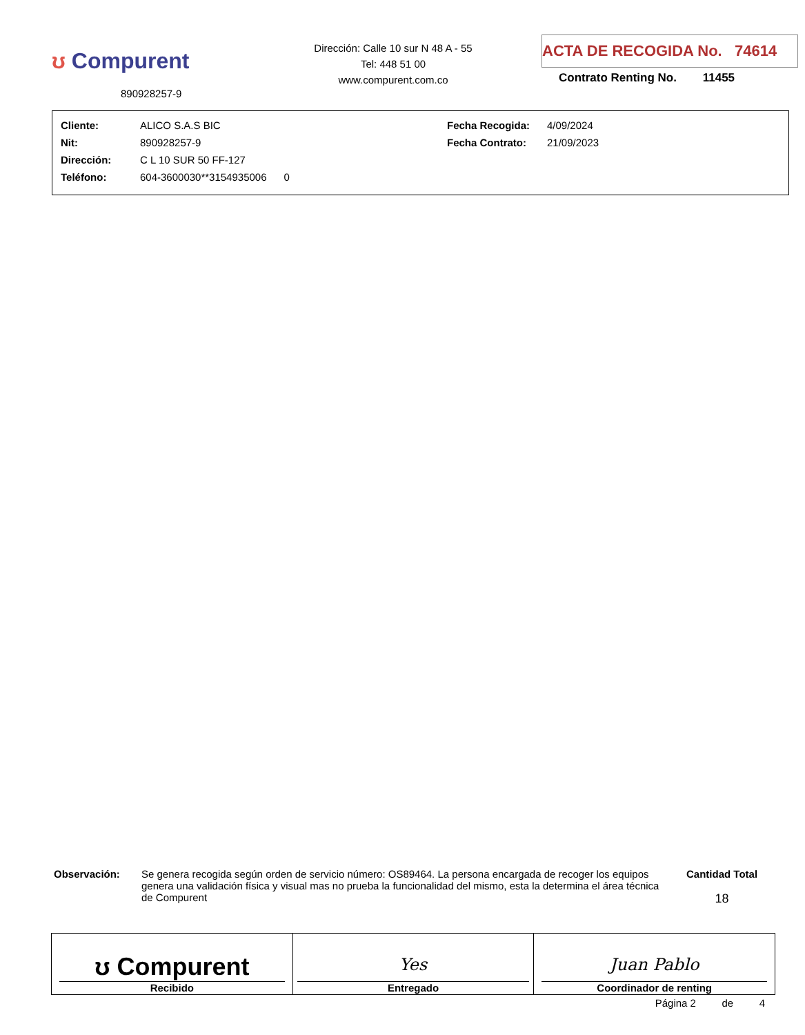ʊ Compurent
890928257-9
Dirección: Calle 10 sur N 48 A - 55
Tel: 448 51 00
www.compurent.com.co
ACTA DE RECOGIDA No. 74614
Contrato Renting No. 11455
| Cliente: | ALICO S.A.S BIC | Fecha Recogida: | 4/09/2024 |
| Nit: | 890928257-9 | Fecha Contrato: | 21/09/2023 |
| Dirección: | C L 10 SUR 50 FF-127 | | |
| Teléfono: | 604-3600030**3154935006 0 | | |
Observación: Se genera recogida según orden de servicio número: OS89464. La persona encargada de recoger los equipos genera una validación física y visual mas no prueba la funcionalidad del mismo, esta la determina el área técnica de Compurent
Cantidad Total
18
| ʊ Compurent Recibido | Yes Entregado | Juan Pablo Coordinador de renting |
Página 2 de 4